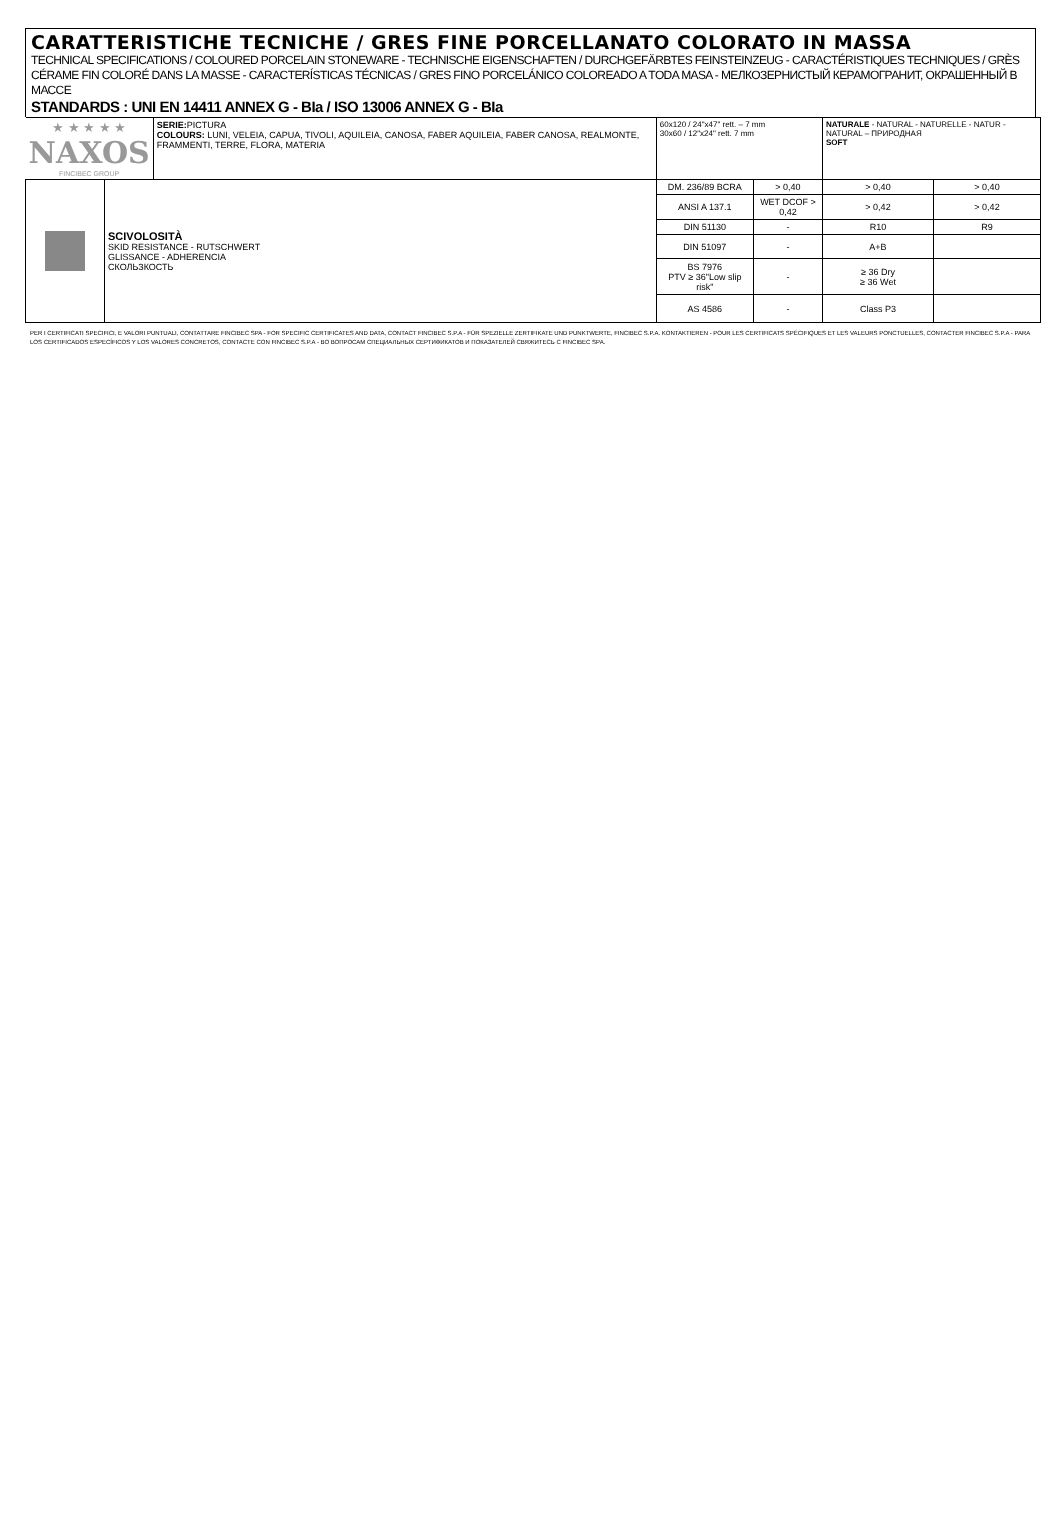CARATTERISTICHE TECNICHE / GRES FINE PORCELLANATO COLORATO IN MASSA
TECHNICAL SPECIFICATIONS / COLOURED PORCELAIN STONEWARE - TECHNISCHE EIGENSCHAFTEN / DURCHGEFÄRBTES FEINSTEINZEUG - CARACTÉRISTIQUES TECHNIQUES / GRÈS CÉRAME FIN COLORÉ DANS LA MASSE - CARACTERÍSTICAS TÉCNICAS / GRES FINO PORCELÁNICO COLOREADO A TODA MASA - МЕЛКОЗЕРНИСТЫЙ КЕРАМОГРАНИТ, ОКРАШЕННЫЙ В МАССЕ
STANDARDS : UNI EN 14411 ANNEX G - BIa / ISO 13006 ANNEX G - BIa
| ★ ★ ★ ★ ★ NAXOS FINCIBEC GROUP | | SERIE: PICTURA COLOURS: LUNI, VELEIA, CAPUA, TIVOLI, AQUILEIA, CANOSA, FABER AQUILEIA, FABER CANOSA, REALMONTE, FRAMMENTI, TERRE, FLORA, MATERIA | 60x120 / 24"x47" rett. – 7 mm 30x60 / 12"x24" rett. 7 mm | | NATURALE - NATURAL - NATURELLE - NATUR - NATURAL – ПРИРОДНАЯ SOFT | |
| | SCIVOLOSITÀ SKID RESISTANCE - RUTSCHWERT GLISSANCE - ADHERENCIA СКОЛЬЗКОСТЬ | | DM. 236/89 BCRA | > 0,40 | > 0,40 | > 0,40 |
| | | | ANSI A 137.1 | WET DCOF > 0,42 | > 0,42 | > 0,42 |
| | | | DIN 51130 | - | R10 | R9 |
| | | | DIN 51097 | - | A+B | |
| | | | BS 7976 PTV ≥ 36"Low slip risk" | - | ≥ 36 Dry ≥ 36 Wet | |
| | | | AS 4586 | - | Class P3 | |
PER I CERTIFICATI SPECIFICI, E VALORI PUNTUALI, CONTATTARE FINCIBEC SPA - FOR SPECIFIC CERTIFICATES AND DATA, CONTACT FINCIBEC S.P.A - FÜR SPEZIELLE ZERTIFIKATE UND PUNKTWERTE, FINCIBEC S.P.A. KONTAKTIEREN - POUR LES CERTIFICATS SPÉCIFIQUES ET LES VALEURS PONCTUELLES, CONTACTER FINCIBEC S.P.A - PARA LOS CERTIFICADOS ESPECÍFICOS Y LOS VALORES CONCRETOS, CONTACTE CON FINCIBEC S.P.A - ВО ВОПРОСАМ СПЕЦИАЛЬНЫХ СЕРТИФИКАТОВ И ПОКАЗАТЕЛЕЙ СВЯЖИТЕСЬ С FINCIBEC SPA.